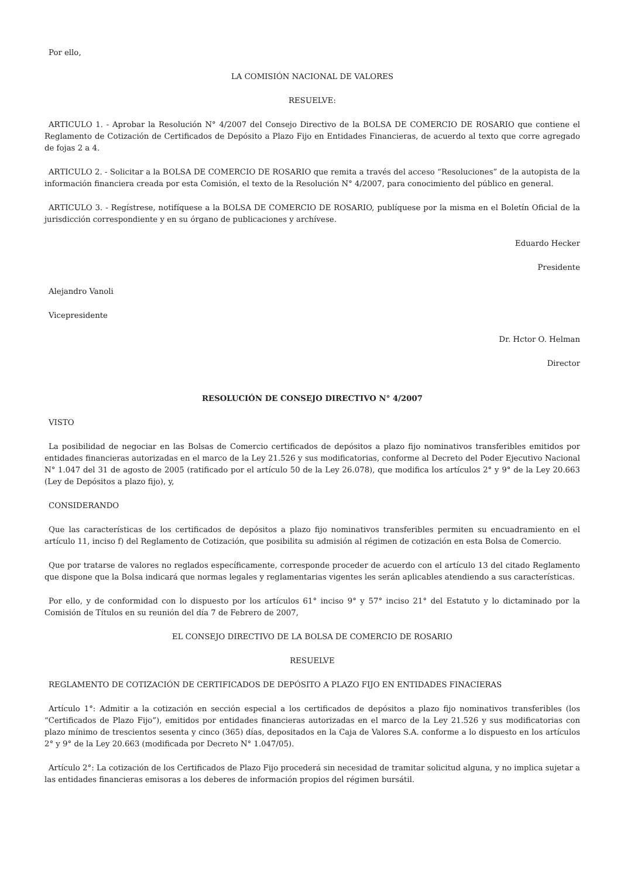Por ello,
LA COMISIÓN NACIONAL DE VALORES
RESUELVE:
ARTICULO 1. - Aprobar la Resolución N° 4/2007 del Consejo Directivo de la BOLSA DE COMERCIO DE ROSARIO que contiene el Reglamento de Cotización de Certificados de Depósito a Plazo Fijo en Entidades Financieras, de acuerdo al texto que corre agregado de fojas 2 a 4.
ARTICULO 2. - Solicitar a la BOLSA DE COMERCIO DE ROSARIO que remita a través del acceso “Resoluciones” de la autopista de la información financiera creada por esta Comisión, el texto de la Resolución N° 4/2007, para conocimiento del público en general.
ARTICULO 3. - Regístrese, notifíquese a la BOLSA DE COMERCIO DE ROSARIO, publíquese por la misma en el Boletín Oficial de la jurisdicción correspondiente y en su órgano de publicaciones y archívese.
Eduardo Hecker
Presidente
Alejandro Vanoli
Vicepresidente
Dr. Hctor O. Helman
Director
RESOLUCIÓN DE CONSEJO DIRECTIVO N° 4/2007
VISTO
La posibilidad de negociar en las Bolsas de Comercio certificados de depósitos a plazo fijo nominativos transferibles emitidos por entidades financieras autorizadas en el marco de la Ley 21.526 y sus modificatorias, conforme al Decreto del Poder Ejecutivo Nacional N° 1.047 del 31 de agosto de 2005 (ratificado por el artículo 50 de la Ley 26.078), que modifica los artículos 2° y 9° de la Ley 20.663 (Ley de Depósitos a plazo fijo), y,
CONSIDERANDO
Que las características de los certificados de depósitos a plazo fijo nominativos transferibles permiten su encuadramiento en el artículo 11, inciso f) del Reglamento de Cotización, que posibilita su admisión al régimen de cotización en esta Bolsa de Comercio.
Que por tratarse de valores no reglados específicamente, corresponde proceder de acuerdo con el artículo 13 del citado Reglamento que dispone que la Bolsa indicará que normas legales y reglamentarias vigentes les serán aplicables atendiendo a sus características.
Por ello, y de conformidad con lo dispuesto por los artículos 61° inciso 9° y 57° inciso 21° del Estatuto y lo dictaminado por la Comisión de Títulos en su reunión del día 7 de Febrero de 2007,
EL CONSEJO DIRECTIVO DE LA BOLSA DE COMERCIO DE ROSARIO
RESUELVE
REGLAMENTO DE COTIZACIÓN DE CERTIFICADOS DE DEPÓSITO A PLAZO FIJO EN ENTIDADES FINACIERAS
Artículo 1°: Admitir a la cotización en sección especial a los certificados de depósitos a plazo fijo nominativos transferibles (los “Certificados de Plazo Fijo”), emitidos por entidades financieras autorizadas en el marco de la Ley 21.526 y sus modificatorias con plazo mínimo de trescientos sesenta y cinco (365) días, depositados en la Caja de Valores S.A. conforme a lo dispuesto en los artículos 2° y 9° de la Ley 20.663 (modificada por Decreto N° 1.047/05).
Artículo 2°: La cotización de los Certificados de Plazo Fijo procederá sin necesidad de tramitar solicitud alguna, y no implica sujetar a las entidades financieras emisoras a los deberes de información propios del régimen bursátil.